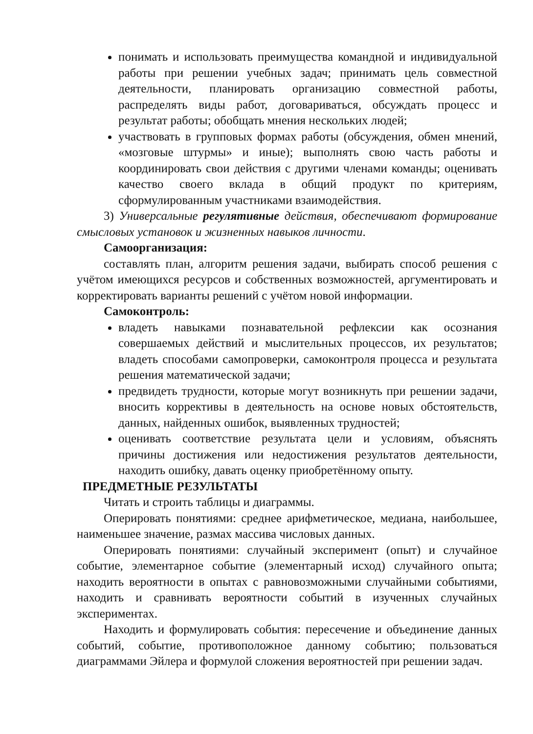понимать и использовать преимущества командной и индивидуальной работы при решении учебных задач; принимать цель совместной деятельности, планировать организацию совместной работы, распределять виды работ, договариваться, обсуждать процесс и результат работы; обобщать мнения нескольких людей;
участвовать в групповых формах работы (обсуждения, обмен мнений, «мозговые штурмы» и иные); выполнять свою часть работы и координировать свои действия с другими членами команды; оценивать качество своего вклада в общий продукт по критериям, сформулированным участниками взаимодействия.
3) Универсальные регулятивные действия, обеспечивают формирование смысловых установок и жизненных навыков личности.
Самоорганизация:
составлять план, алгоритм решения задачи, выбирать способ решения с учётом имеющихся ресурсов и собственных возможностей, аргументировать и корректировать варианты решений с учётом новой информации.
Самоконтроль:
владеть навыками познавательной рефлексии как осознания совершаемых действий и мыслительных процессов, их результатов; владеть способами самопроверки, самоконтроля процесса и результата решения математической задачи;
предвидеть трудности, которые могут возникнуть при решении задачи, вносить коррективы в деятельность на основе новых обстоятельств, данных, найденных ошибок, выявленных трудностей;
оценивать соответствие результата цели и условиям, объяснять причины достижения или недостижения результатов деятельности, находить ошибку, давать оценку приобретённому опыту.
ПРЕДМЕТНЫЕ РЕЗУЛЬТАТЫ
Читать и строить таблицы и диаграммы.
Оперировать понятиями: среднее арифметическое, медиана, наибольшее, наименьшее значение, размах массива числовых данных.
Оперировать понятиями: случайный эксперимент (опыт) и случайное событие, элементарное событие (элементарный исход) случайного опыта; находить вероятности в опытах с равновозможными случайными событиями, находить и сравнивать вероятности событий в изученных случайных экспериментах.
Находить и формулировать события: пересечение и объединение данных событий, событие, противоположное данному событию; пользоваться диаграммами Эйлера и формулой сложения вероятностей при решении задач.